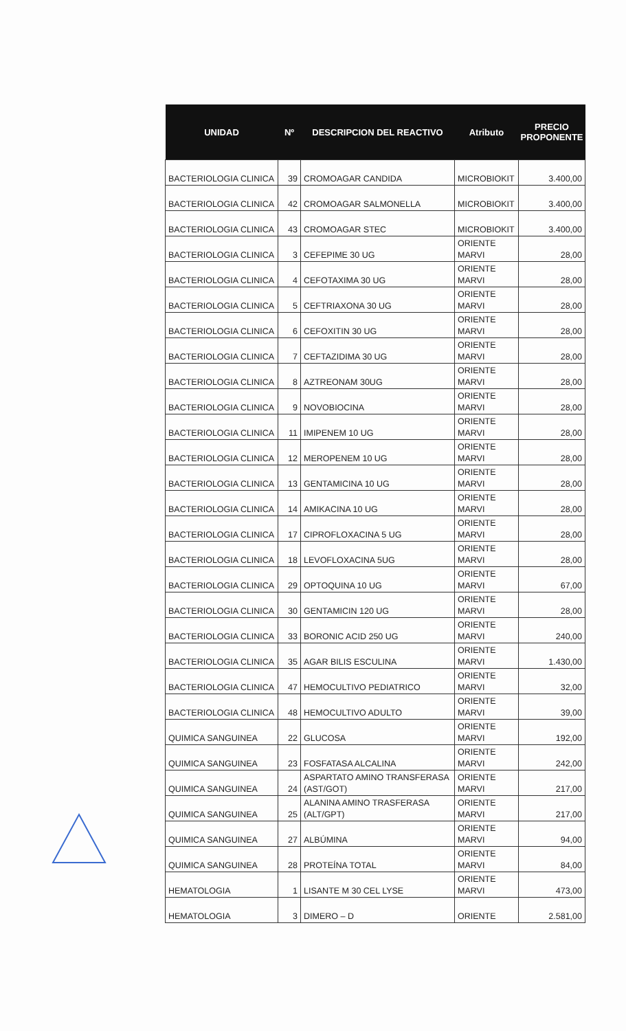| UNIDAD | Nº | DESCRIPCION DEL REACTIVO | Atributo | PRECIO PROPONENTE |
| --- | --- | --- | --- | --- |
| BACTERIOLOGIA CLINICA | 39 | CROMOAGAR CANDIDA | MICROBIOKIT | 3.400,00 |
| BACTERIOLOGIA CLINICA | 42 | CROMOAGAR SALMONELLA | MICROBIOKIT | 3.400,00 |
| BACTERIOLOGIA CLINICA | 43 | CROMOAGAR STEC | MICROBIOKIT | 3.400,00 |
| BACTERIOLOGIA CLINICA | 3 | CEFEPIME 30 UG | ORIENTE MARVI | 28,00 |
| BACTERIOLOGIA CLINICA | 4 | CEFOTAXIMA 30 UG | ORIENTE MARVI | 28,00 |
| BACTERIOLOGIA CLINICA | 5 | CEFTRIAXONA 30 UG | ORIENTE MARVI | 28,00 |
| BACTERIOLOGIA CLINICA | 6 | CEFOXITIN 30 UG | ORIENTE MARVI | 28,00 |
| BACTERIOLOGIA CLINICA | 7 | CEFTAZIDIMA 30 UG | ORIENTE MARVI | 28,00 |
| BACTERIOLOGIA CLINICA | 8 | AZTREONAM 30UG | ORIENTE MARVI | 28,00 |
| BACTERIOLOGIA CLINICA | 9 | NOVOBIOCINA | ORIENTE MARVI | 28,00 |
| BACTERIOLOGIA CLINICA | 11 | IMIPENEM 10 UG | ORIENTE MARVI | 28,00 |
| BACTERIOLOGIA CLINICA | 12 | MEROPENEM 10 UG | ORIENTE MARVI | 28,00 |
| BACTERIOLOGIA CLINICA | 13 | GENTAMICINA 10 UG | ORIENTE MARVI | 28,00 |
| BACTERIOLOGIA CLINICA | 14 | AMIKACINA 10 UG | ORIENTE MARVI | 28,00 |
| BACTERIOLOGIA CLINICA | 17 | CIPROFLOXACINA 5 UG | ORIENTE MARVI | 28,00 |
| BACTERIOLOGIA CLINICA | 18 | LEVOFLOXACINA 5UG | ORIENTE MARVI | 28,00 |
| BACTERIOLOGIA CLINICA | 29 | OPTOQUINA 10 UG | ORIENTE MARVI | 67,00 |
| BACTERIOLOGIA CLINICA | 30 | GENTAMICIN 120 UG | ORIENTE MARVI | 28,00 |
| BACTERIOLOGIA CLINICA | 33 | BORONIC ACID 250 UG | ORIENTE MARVI | 240,00 |
| BACTERIOLOGIA CLINICA | 35 | AGAR BILIS ESCULINA | ORIENTE MARVI | 1.430,00 |
| BACTERIOLOGIA CLINICA | 47 | HEMOCULTIVO PEDIATRICO | ORIENTE MARVI | 32,00 |
| BACTERIOLOGIA CLINICA | 48 | HEMOCULTIVO ADULTO | ORIENTE MARVI | 39,00 |
| QUIMICA SANGUINEA | 22 | GLUCOSA | ORIENTE MARVI | 192,00 |
| QUIMICA SANGUINEA | 23 | FOSFATASA ALCALINA | ORIENTE MARVI | 242,00 |
| QUIMICA SANGUINEA | 24 | ASPARTATO AMINO TRANSFERASA (AST/GOT) | ORIENTE MARVI | 217,00 |
| QUIMICA SANGUINEA | 25 | ALANINA AMINO TRASFERASA (ALT/GPT) | ORIENTE MARVI | 217,00 |
| QUIMICA SANGUINEA | 27 | ALBÚMINA | ORIENTE MARVI | 94,00 |
| QUIMICA SANGUINEA | 28 | PROTEÍNA TOTAL | ORIENTE MARVI | 84,00 |
| HEMATOLOGIA | 1 | LISANTE M 30 CEL LYSE | ORIENTE MARVI | 473,00 |
| HEMATOLOGIA | 3 | DIMERO – D | ORIENTE | 2.581,00 |